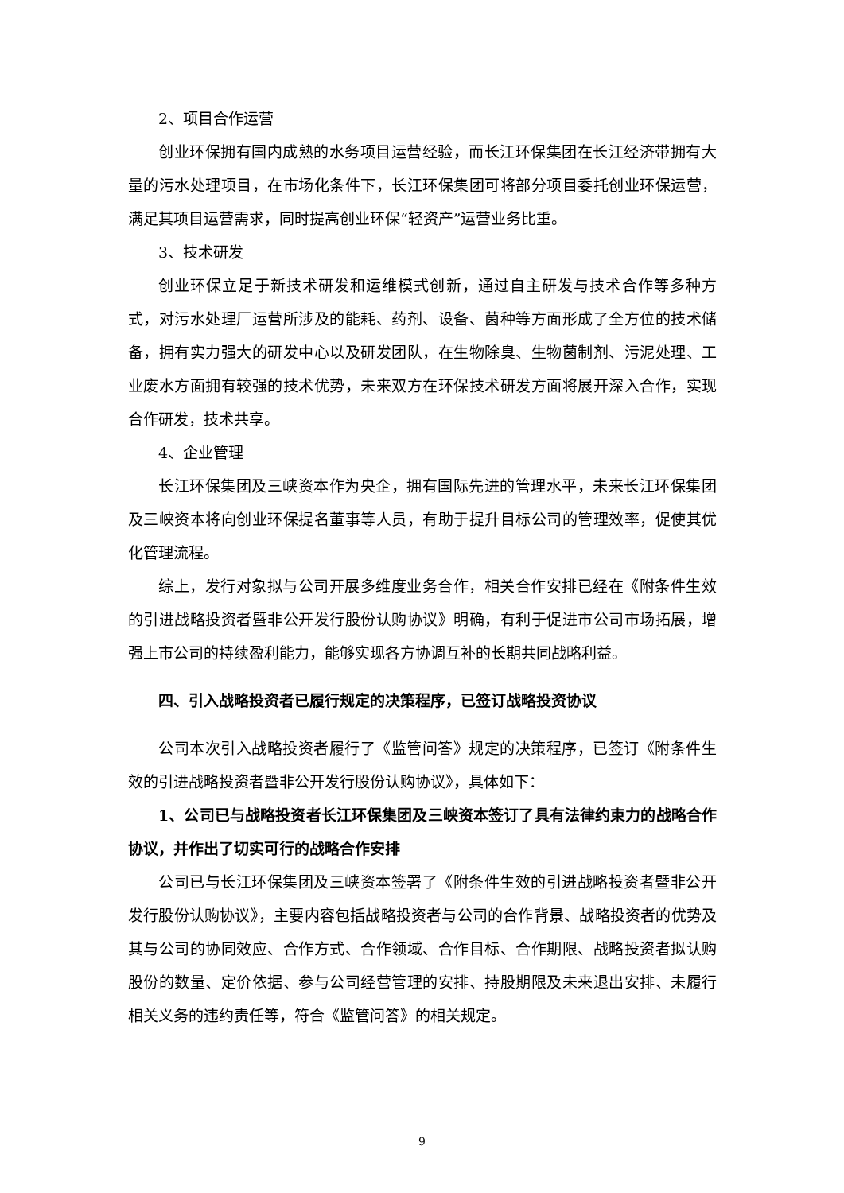2、项目合作运营
创业环保拥有国内成熟的水务项目运营经验，而长江环保集团在长江经济带拥有大量的污水处理项目，在市场化条件下，长江环保集团可将部分项目委托创业环保运营，满足其项目运营需求，同时提高创业环保“轻资产”运营业务比重。
3、技术研发
创业环保立足于新技术研发和运维模式创新，通过自主研发与技术合作等多种方式，对污水处理厂运营所涉及的能耗、药剂、设备、菌种等方面形成了全方位的技术储备，拥有实力强大的研发中心以及研发团队，在生物除臭、生物菌制剂、污泥处理、工业废水方面拥有较强的技术优势，未来双方在环保技术研发方面将展开深入合作，实现合作研发，技术共享。
4、企业管理
长江环保集团及三峡资本作为央企，拥有国际先进的管理水平，未来长江环保集团及三峡资本将向创业环保提名董事等人员，有助于提升目标公司的管理效率，促使其优化管理流程。
综上，发行对象拟与公司开展多维度业务合作，相关合作安排已经在《附条件生效的引进战略投资者暨非公开发行股份认购协议》明确，有利于促进市公司市场拓展，增强上市公司的持续盈利能力，能够实现各方协调互补的长期共同战略利益。
四、引入战略投资者已履行规定的决策程序，已签订战略投资协议
公司本次引入战略投资者履行了《监管问答》规定的决策程序，已签订《附条件生效的引进战略投资者暨非公开发行股份认购协议》，具体如下：
1、公司已与战略投资者长江环保集团及三峡资本签订了具有法律约束力的战略合作协议，并作出了切实可行的战略合作安排
公司已与长江环保集团及三峡资本签署了《附条件生效的引进战略投资者暨非公开发行股份认购协议》，主要内容包括战略投资者与公司的合作背景、战略投资者的优势及其与公司的协同效应、合作方式、合作领域、合作目标、合作期限、战略投资者拟认购股份的数量、定价依据、参与公司经营管理的安排、持股期限及未来退出安排、未履行相关义务的违约责任等，符合《监管问答》的相关规定。
9